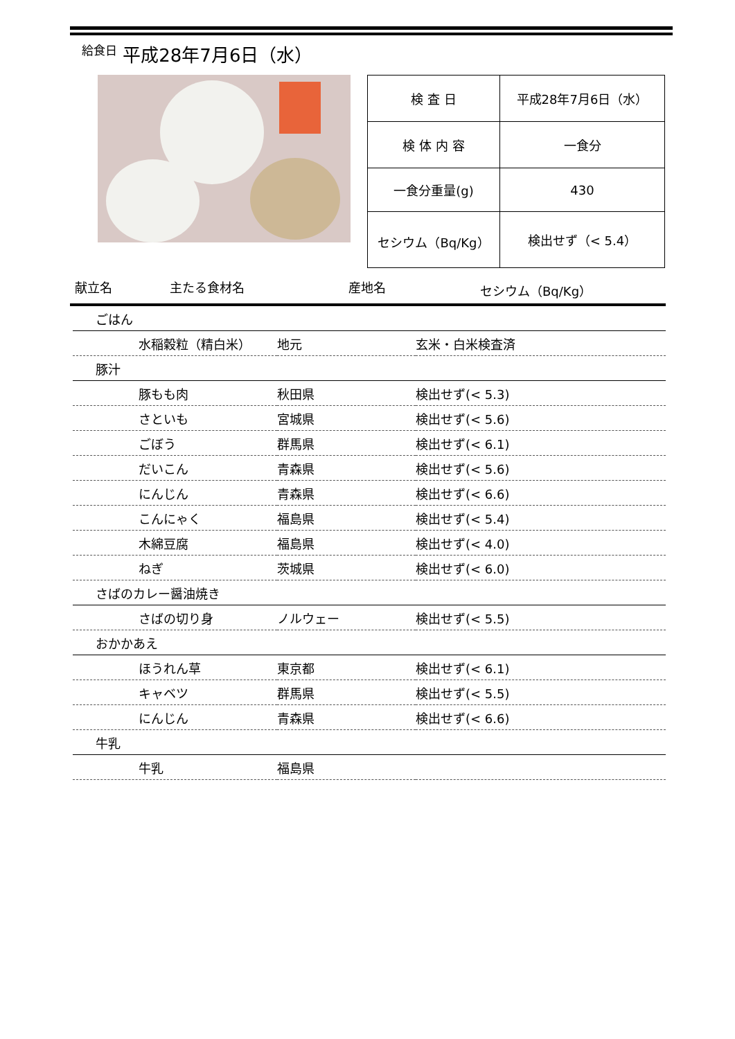給食日 平成28年7月6日（水）
| 検 査 日 | 平成28年7月6日（水） |
| 検 体 内 容 | 一食分 |
| 一食分重量(g) | 430 |
| セシウム（Bq/Kg） | 検出せず（< 5.4） |
献立名 主たる食材名 産地名 セシウム（Bq/Kg）
| ごはん | | |
| 水稲穀粒（精白米） | 地元 | 玄米・白米検査済 |
| 豚汁 | | |
| 豚もも肉 | 秋田県 | 検出せず(< 5.3) |
| さといも | 宮城県 | 検出せず(< 5.6) |
| ごぼう | 群馬県 | 検出せず(< 6.1) |
| だいこん | 青森県 | 検出せず(< 5.6) |
| にんじん | 青森県 | 検出せず(< 6.6) |
| こんにゃく | 福島県 | 検出せず(< 5.4) |
| 木綿豆腐 | 福島県 | 検出せず(< 4.0) |
| ねぎ | 茨城県 | 検出せず(< 6.0) |
| さばのカレー醤油焼き | | |
| さばの切り身 | ノルウェー | 検出せず(< 5.5) |
| おかかあえ | | |
| ほうれん草 | 東京都 | 検出せず(< 6.1) |
| キャベツ | 群馬県 | 検出せず(< 5.5) |
| にんじん | 青森県 | 検出せず(< 6.6) |
| 牛乳 | | |
| 牛乳 | 福島県 | |